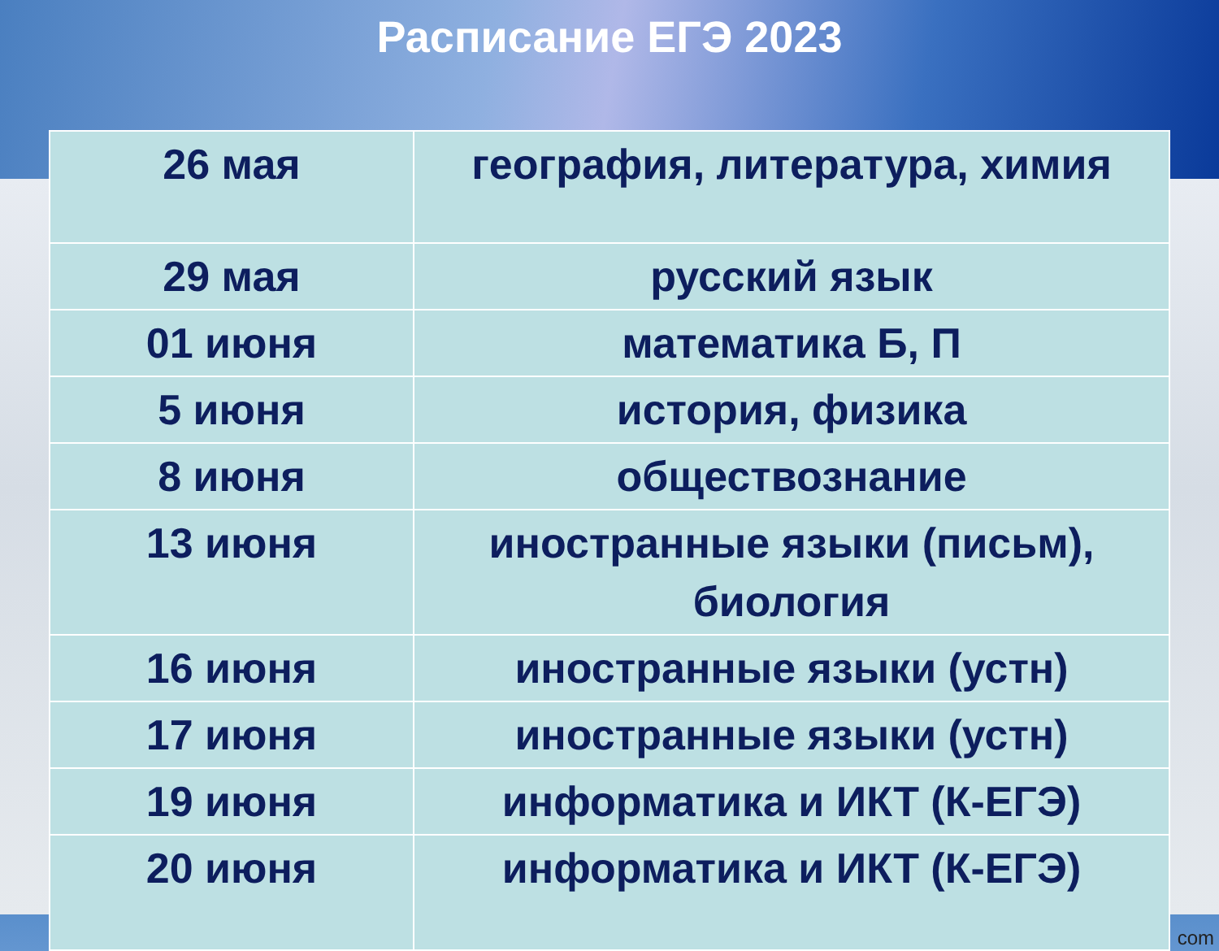Расписание ЕГЭ 2023
| 26 мая | география, литература, химия |
| 29 мая | русский язык |
| 01 июня | математика Б, П |
| 5 июня | история, физика |
| 8 июня | обществознание |
| 13 июня | иностранные языки (письм), биология |
| 16 июня | иностранные языки (устн) |
| 17 июня | иностранные языки (устн) |
| 19 июня | информатика и ИКТ (К-ЕГЭ) |
| 20 июня | информатика и ИКТ (К-ЕГЭ) |
com